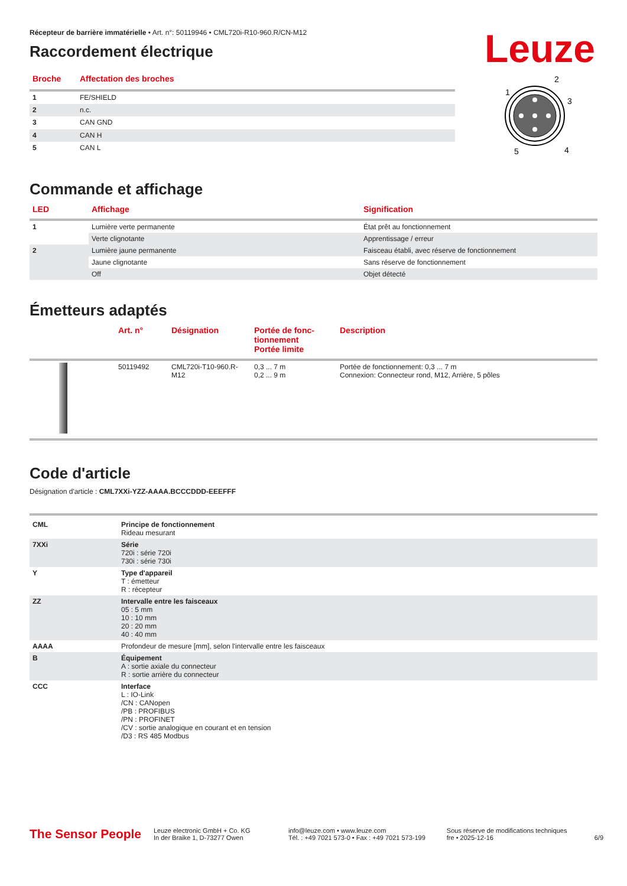Récepteur de barrière immatérielle • Art. n°: 50119946 • CML720i-R10-960.R/CN-M12
Raccordement électrique
Leuze
| Broche | Affectation des broches |
| --- | --- |
| 1 | FE/SHIELD |
| 2 | n.c. |
| 3 | CAN GND |
| 4 | CAN H |
| 5 | CAN L |
2
1
3
5
4
Commande et affichage
| LED | Affichage | Signification |
| --- | --- | --- |
| 1 | Lumière verte permanente | État prêt au fonctionnement |
| | Verte clignotante | Apprentissage / erreur |
| 2 | Lumière jaune permanente | Faisceau établi, avec réserve de fonctionnement |
| | Jaune clignotante | Sans réserve de fonctionnement |
| | Off | Objet détecté |
Émetteurs adaptés
| | Art. n° | Désignation | Portée de fonc- tionnement Portée limite | Description |
| --- | --- | --- | --- | --- |
| | 50119492 | CML720i-T10-960.R-M12 | 0,3 ... 7 m 0,2 ... 9 m | Portée de fonctionnement: 0,3 ... 7 m Connexion: Connecteur rond, M12, Arrière, 5 pôles |
Code d'article
Désignation d'article : CML7XXi-YZZ-AAAA.BCCCDDD-EEEFFF
| CML | Principe de fonctionnement Rideau mesurant |
| 7XXi | Série 720i : série 720i 730i : série 730i |
| Y | Type d'appareil T : émetteur R : récepteur |
| ZZ | Intervalle entre les faisceaux 05 : 5 mm 10 : 10 mm 20 : 20 mm 40 : 40 mm |
| AAAA | Profondeur de mesure [mm], selon l'intervalle entre les faisceaux |
| B | Équipement A : sortie axiale du connecteur R : sortie arrière du connecteur |
| CCC | Interface L : IO-Link /CN : CANopen /PB : PROFIBUS /PN : PROFINET /CV : sortie analogique en courant et en tension /D3 : RS 485 Modbus |
The Sensor People
Leuze electronic GmbH + Co. KG
In der Braike 1, D-73277 Owen
info@leuze.com • www.leuze.com
Tél. : +49 7021 573-0 • Fax : +49 7021 573-199
Sous réserve de modifications techniques
fre • 2025-12-16
6/9